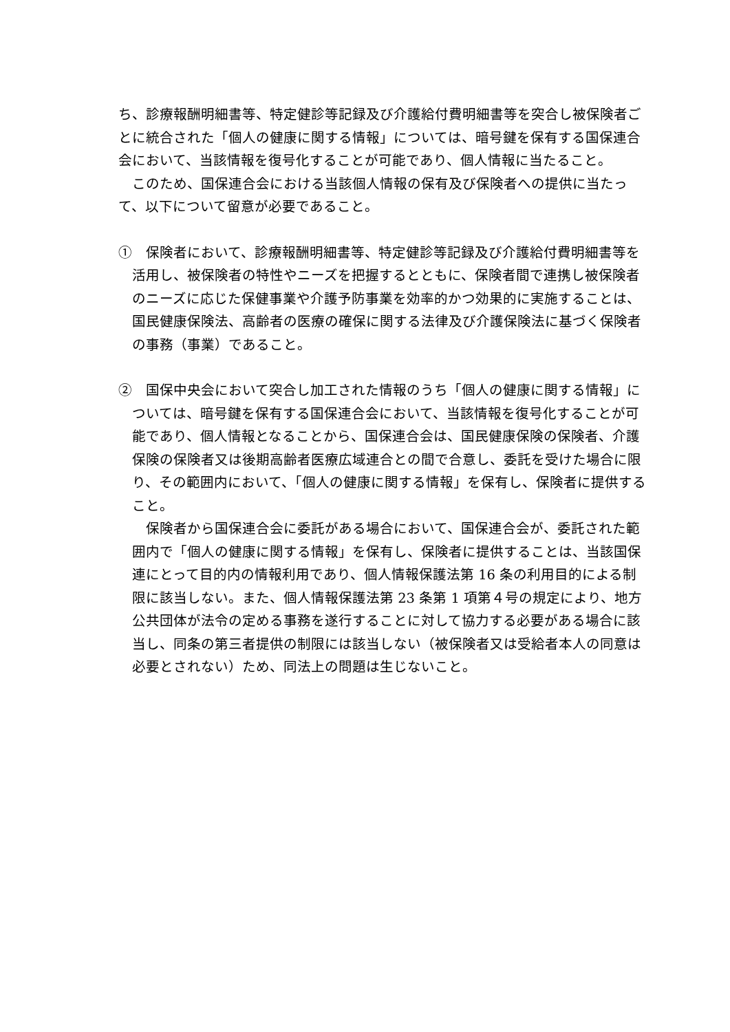ち、診療報酬明細書等、特定健診等記録及び介護給付費明細書等を突合し被保険者ごとに統合された「個人の健康に関する情報」については、暗号鍵を保有する国保連合会において、当該情報を復号化することが可能であり、個人情報に当たること。
このため、国保連合会における当該個人情報の保有及び保険者への提供に当たって、以下について留意が必要であること。
①　保険者において、診療報酬明細書等、特定健診等記録及び介護給付費明細書等を活用し、被保険者の特性やニーズを把握するとともに、保険者間で連携し被保険者のニーズに応じた保健事業や介護予防事業を効率的かつ効果的に実施することは、国民健康保険法、高齢者の医療の確保に関する法律及び介護保険法に基づく保険者の事務（事業）であること。
②　国保中央会において突合し加工された情報のうち「個人の健康に関する情報」については、暗号鍵を保有する国保連合会において、当該情報を復号化することが可能であり、個人情報となることから、国保連合会は、国民健康保険の保険者、介護保険の保険者又は後期高齢者医療広域連合との間で合意し、委託を受けた場合に限り、その範囲内において、「個人の健康に関する情報」を保有し、保険者に提供すること。
保険者から国保連合会に委託がある場合において、国保連合会が、委託された範囲内で「個人の健康に関する情報」を保有し、保険者に提供することは、当該国保連にとって目的内の情報利用であり、個人情報保護法第 16 条の利用目的による制限に該当しない。また、個人情報保護法第 23 条第 1 項第４号の規定により、地方公共団体が法令の定める事務を遂行することに対して協力する必要がある場合に該当し、同条の第三者提供の制限には該当しない（被保険者又は受給者本人の同意は必要とされない）ため、同法上の問題は生じないこと。